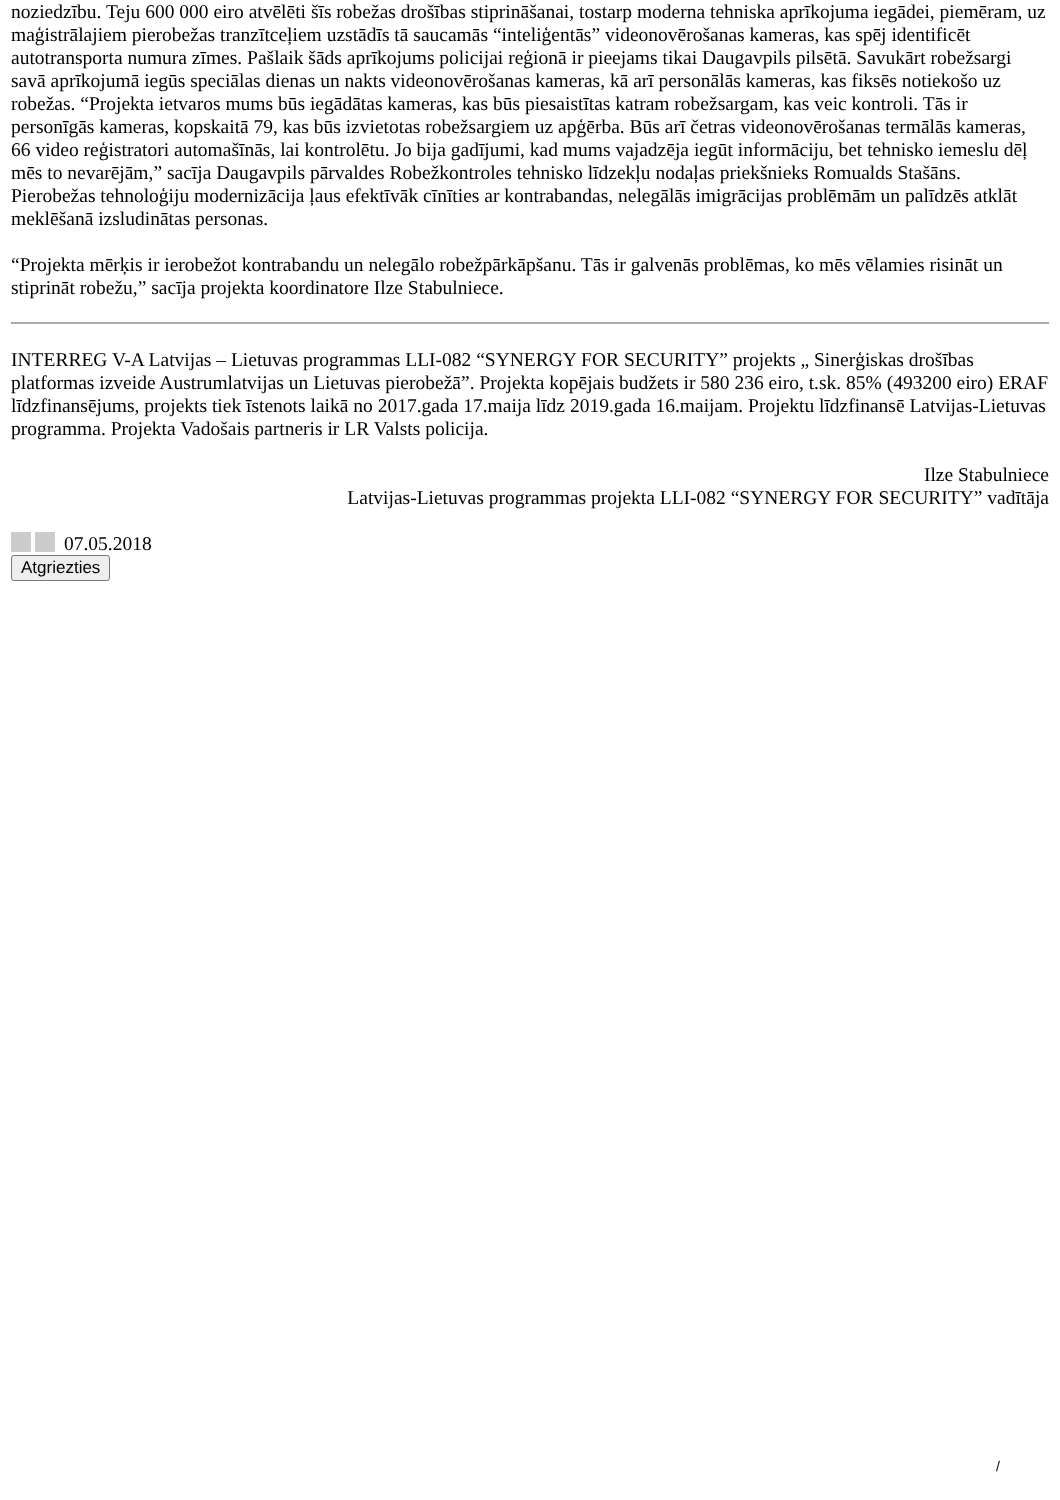noziedzību. Teju 600 000 eiro atvēlēti šīs robežas drošības stiprināšanai, tostarp moderna tehniska aprīkojuma iegādei, piemēram, uz maģistrālajiem pierobežas tranzītceļiem uzstādīs tā saucamās “inteliģentās” videonovērošanas kameras, kas spēj identificēt autotransporta numura zīmes. Pašlaik šāds aprīkojums policijai reģionā ir pieejams tikai Daugavpils pilsētā. Savukārt robežsargi savā aprīkojumā iegūs speciālas dienas un nakts videonovērošanas kameras, kā arī personālās kameras, kas fiksēs notiekošo uz robežas. “Projekta ietvaros mums būs iegādātas kameras, kas būs piesaistītas katram robežsargam, kas veic kontroli. Tās ir personīgās kameras, kopskaitā 79, kas būs izvietotas robežsargiem uz apģērba. Būs arī četras videonovērošanas termālās kameras, 66 video reģistratori automašīnās, lai kontrolētu. Jo bija gadījumi, kad mums vajadzēja iegūt informāciju, bet tehnisko iemeslu dēļ mēs to nevarējām,” sacīja Daugavpils pārvaldes Robežkontroles tehnisko līdzekļu nodaļas priekšnieks Romualds Stašāns. Pierobežas tehnoloģiju modernizācija ļaus efektīvāk cīnīties ar kontrabandas, nelegālās imigrācijas problēmām un palīdzēs atklāt meklēšanā izsludinātas personas.
“Projekta mērķis ir ierobežot kontrabandu un nelegālo robežpārkāpšanu. Tās ir galvenās problēmas, ko mēs vēlamies risināt un stiprināt robežu,” sacīja projekta koordinatore Ilze Stabulniece.
INTERREG V-A Latvijas – Lietuvas programmas LLI-082 “SYNERGY FOR SECURITY” projekts „ Sinerģiskas drošības platformas izveide Austrumlatvijas un Lietuvas pierobežā”. Projekta kopējais budžets ir 580 236 eiro, t.sk. 85% (493200 eiro) ERAF līdzfinansējums, projekts tiek īstenots laikā no 2017.gada 17.maija līdz 2019.gada 16.maijam. Projektu līdzfinansē Latvijas-Lietuvas programma. Projekta Vadošais partneris ir LR Valsts policija.
Ilze Stabulniece
Latvijas-Lietuvas programmas projekta LLI-082 “SYNERGY FOR SECURITY” vadītāja
07.05.2018
Atgriezties
/